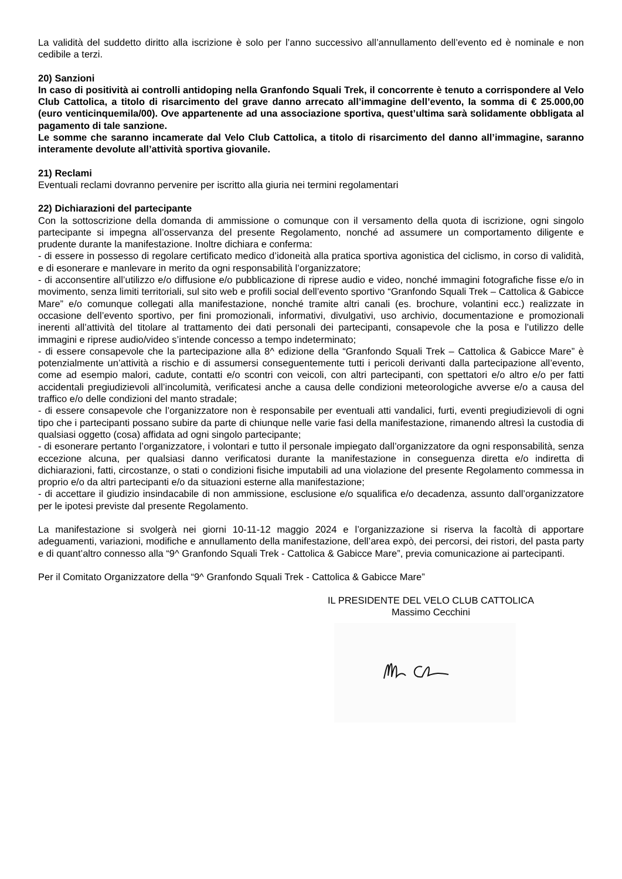La validità del suddetto diritto alla iscrizione è solo per l’anno successivo all’annullamento dell’evento ed è nominale e non cedibile a terzi.
20) Sanzioni
In caso di positività ai controlli antidoping nella Granfondo Squali Trek, il concorrente è tenuto a corrispondere al Velo Club Cattolica, a titolo di risarcimento del grave danno arrecato all’immagine dell’evento, la somma di € 25.000,00 (euro venticinquemila/00). Ove appartenente ad una associazione sportiva, quest’ultima sarà solidamente obbligata al pagamento di tale sanzione.
Le somme che saranno incamerate dal Velo Club Cattolica, a titolo di risarcimento del danno all’immagine, saranno interamente devolute all’attività sportiva giovanile.
21) Reclami
Eventuali reclami dovranno pervenire per iscritto alla giuria nei termini regolamentari
22) Dichiarazioni del partecipante
Con la sottoscrizione della domanda di ammissione o comunque con il versamento della quota di iscrizione, ogni singolo partecipante si impegna all’osservanza del presente Regolamento, nonché ad assumere un comportamento diligente e prudente durante la manifestazione. Inoltre dichiara e conferma:
- di essere in possesso di regolare certificato medico d’idoneità alla pratica sportiva agonistica del ciclismo, in corso di validità, e di esonerare e manlevare in merito da ogni responsabilità l’organizzatore;
- di acconsentire all’utilizzo e/o diffusione e/o pubblicazione di riprese audio e video, nonché immagini fotografiche fisse e/o in movimento, senza limiti territoriali, sul sito web e profili social dell’evento sportivo “Granfondo Squali Trek – Cattolica & Gabicce Mare” e/o comunque collegati alla manifestazione, nonché tramite altri canali (es. brochure, volantini ecc.) realizzate in occasione dell’evento sportivo, per fini promozionali, informativi, divulgativi, uso archivio, documentazione e promozionali inerenti all’attività del titolare al trattamento dei dati personali dei partecipanti, consapevole che la posa e l’utilizzo delle immagini e riprese audio/video s’intende concesso a tempo indeterminato;
- di essere consapevole che la partecipazione alla 8^ edizione della “Granfondo Squali Trek – Cattolica & Gabicce Mare” è potenzialmente un’attività a rischio e di assumersi conseguentemente tutti i pericoli derivanti dalla partecipazione all’evento, come ad esempio malori, cadute, contatti e/o scontri con veicoli, con altri partecipanti, con spettatori e/o altro e/o per fatti accidentali pregiudizievoli all’incolumità, verificatesi anche a causa delle condizioni meteorologiche avverse e/o a causa del traffico e/o delle condizioni del manto stradale;
- di essere consapevole che l’organizzatore non è responsabile per eventuali atti vandalici, furti, eventi pregiudizievoli di ogni tipo che i partecipanti possano subire da parte di chiunque nelle varie fasi della manifestazione, rimanendo altresì la custodia di qualsiasi oggetto (cosa) affidata ad ogni singolo partecipante;
- di esonerare pertanto l’organizzatore, i volontari e tutto il personale impiegato dall’organizzatore da ogni responsabilità, senza eccezione alcuna, per qualsiasi danno verificatosi durante la manifestazione in conseguenza diretta e/o indiretta di dichiarazioni, fatti, circostanze, o stati o condizioni fisiche imputabili ad una violazione del presente Regolamento commessa in proprio e/o da altri partecipanti e/o da situazioni esterne alla manifestazione;
- di accettare il giudizio insindacabile di non ammissione, esclusione e/o squalifica e/o decadenza, assunto dall’organizzatore per le ipotesi previste dal presente Regolamento.
La manifestazione si svolgerà nei giorni 10-11-12 maggio 2024 e l’organizzazione si riserva la facoltà di apportare adeguamenti, variazioni, modifiche e annullamento della manifestazione, dell’area expò, dei percorsi, dei ristori, del pasta party e di quant’altro connesso alla “9^ Granfondo Squali Trek - Cattolica & Gabicce Mare”, previa comunicazione ai partecipanti.
Per il Comitato Organizzatore della “9^ Granfondo Squali Trek - Cattolica & Gabicce Mare”
IL PRESIDENTE DEL VELO CLUB CATTOLICA
Massimo Cecchini